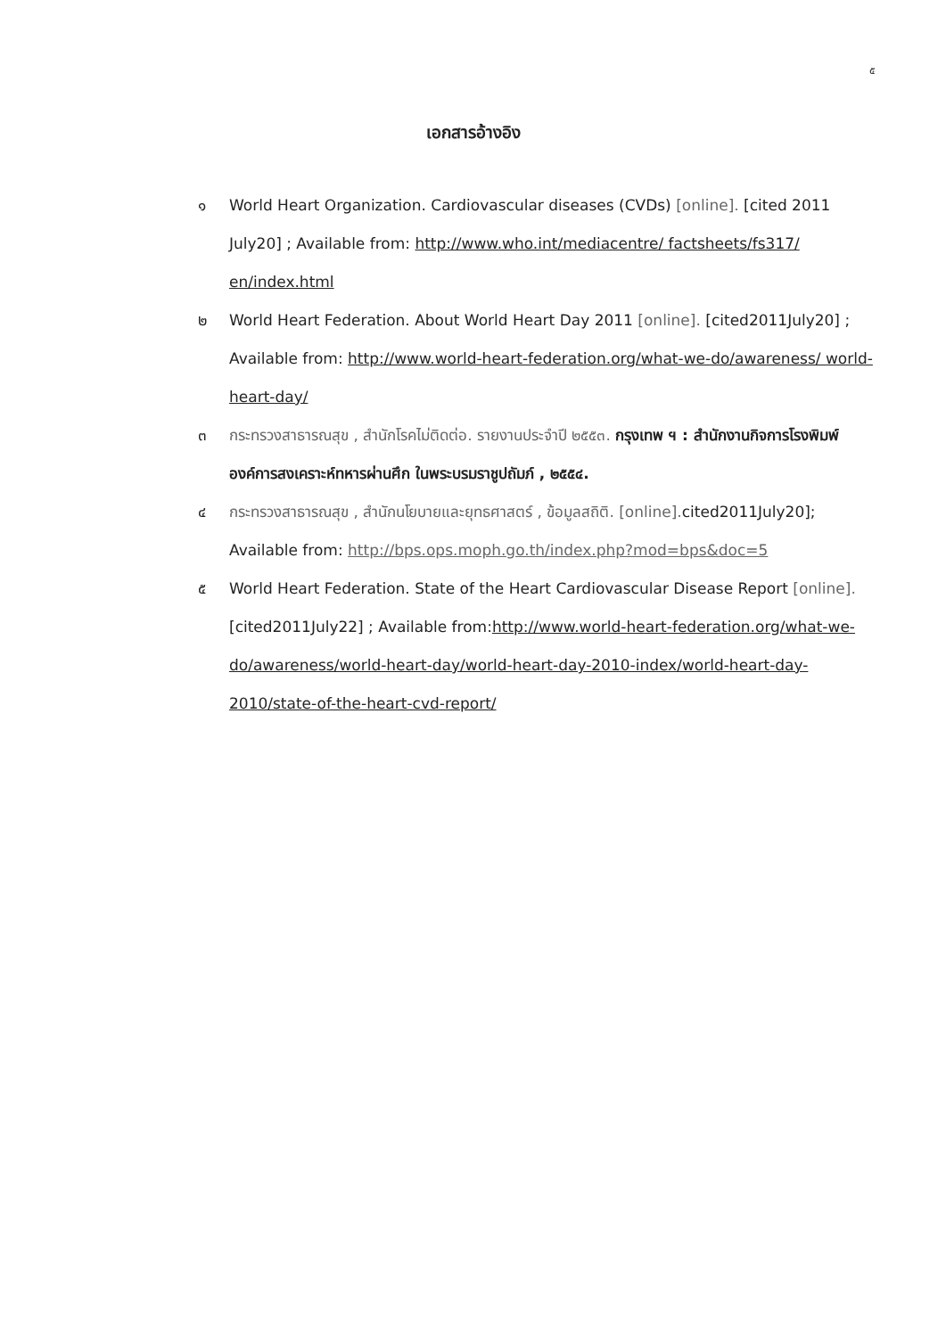๕
เอกสารอ้างอิง
๑ World Heart Organization. Cardiovascular diseases (CVDs) [online]. [cited 2011 July20] ; Available from: http://www.who.int/mediacentre/ factsheets/fs317/ en/index.html
๒ World Heart Federation. About World Heart Day 2011 [online]. [cited2011July20] ; Available from: http://www.world-heart-federation.org/what-we-do/awareness/ world-heart-day/
๓ กระทรวงสาธารณสุข , สำนักโรคไม่ติดต่อ. รายงานประจำปี ๒๕๕๓. กรุงเทพ ฯ : สำนักงานกิจการโรงพิมพ์องค์การสงเคราะห์ทหารผ่านศึก ในพระบรมราชูปถัมภ์ , ๒๕๕๔.
๔ กระทรวงสาธารณสุข , สำนักนโยบายและยุทธศาสตร์ , ข้อมูลสถิติ. [online]. cited2011July20]; Available from: http://bps.ops.moph.go.th/index.php?mod=bps&doc=5
๕ World Heart Federation. State of the Heart Cardiovascular Disease Report [online]. [cited2011July22] ; Available from:http://www.world-heart-federation.org/what-we-do/awareness/world-heart-day/world-heart-day-2010-index/world-heart-day-2010/state-of-the-heart-cvd-report/